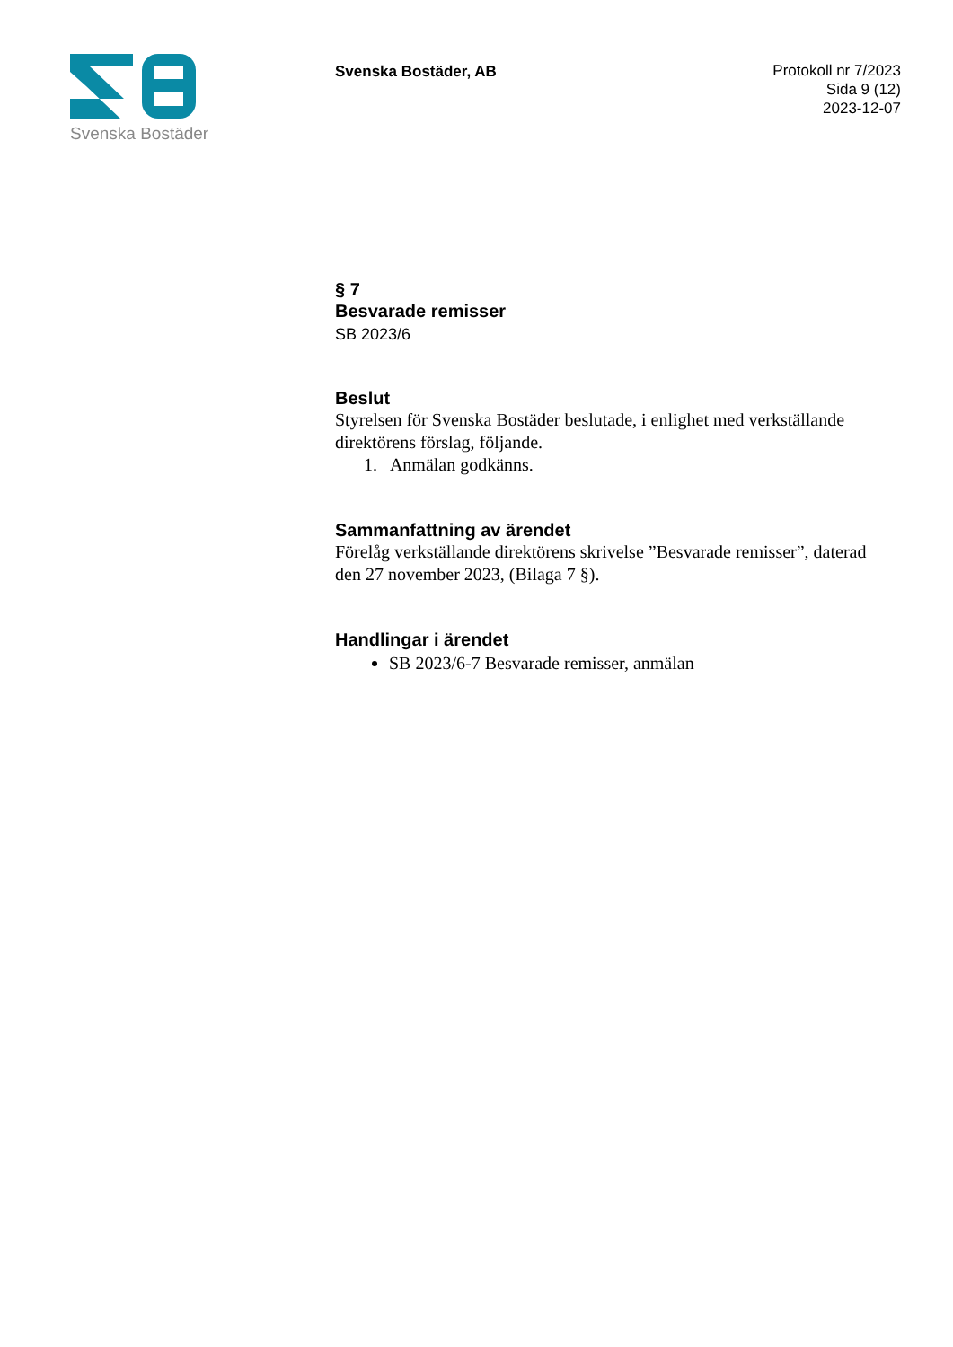Svenska Bostäder
Svenska Bostäder, AB
Protokoll nr 7/2023
Sida 9 (12)
2023-12-07
§ 7
Besvarade remisser
SB 2023/6
Beslut
Styrelsen för Svenska Bostäder beslutade, i enlighet med verkställande direktörens förslag, följande.
1. Anmälan godkänns.
Sammanfattning av ärendet
Förelåg verkställande direktörens skrivelse ”Besvarade remisser”, daterad den 27 november 2023, (Bilaga 7 §).
Handlingar i ärendet
SB 2023/6-7 Besvarade remisser, anmälan